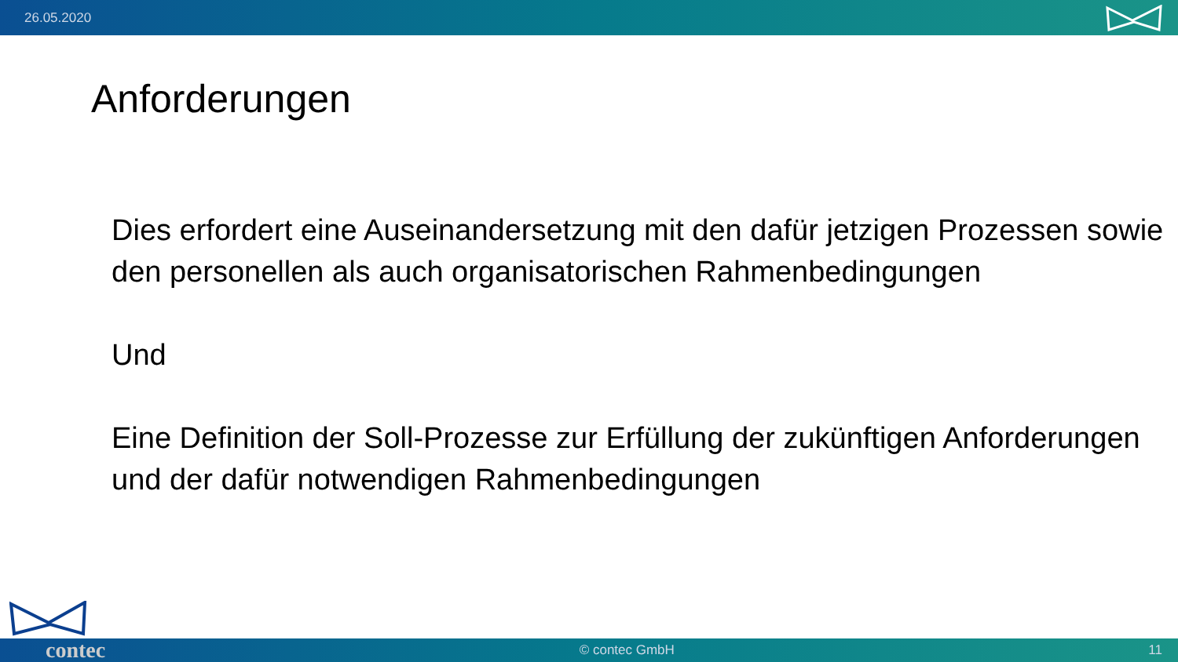26.05.2020
Anforderungen
Dies erfordert eine Auseinandersetzung mit den dafür jetzigen Prozessen sowie den personellen als auch organisatorischen Rahmenbedingungen
Und
Eine Definition der Soll-Prozesse zur Erfüllung der zukünftigen Anforderungen und der dafür notwendigen Rahmenbedingungen
contec © contec GmbH 11